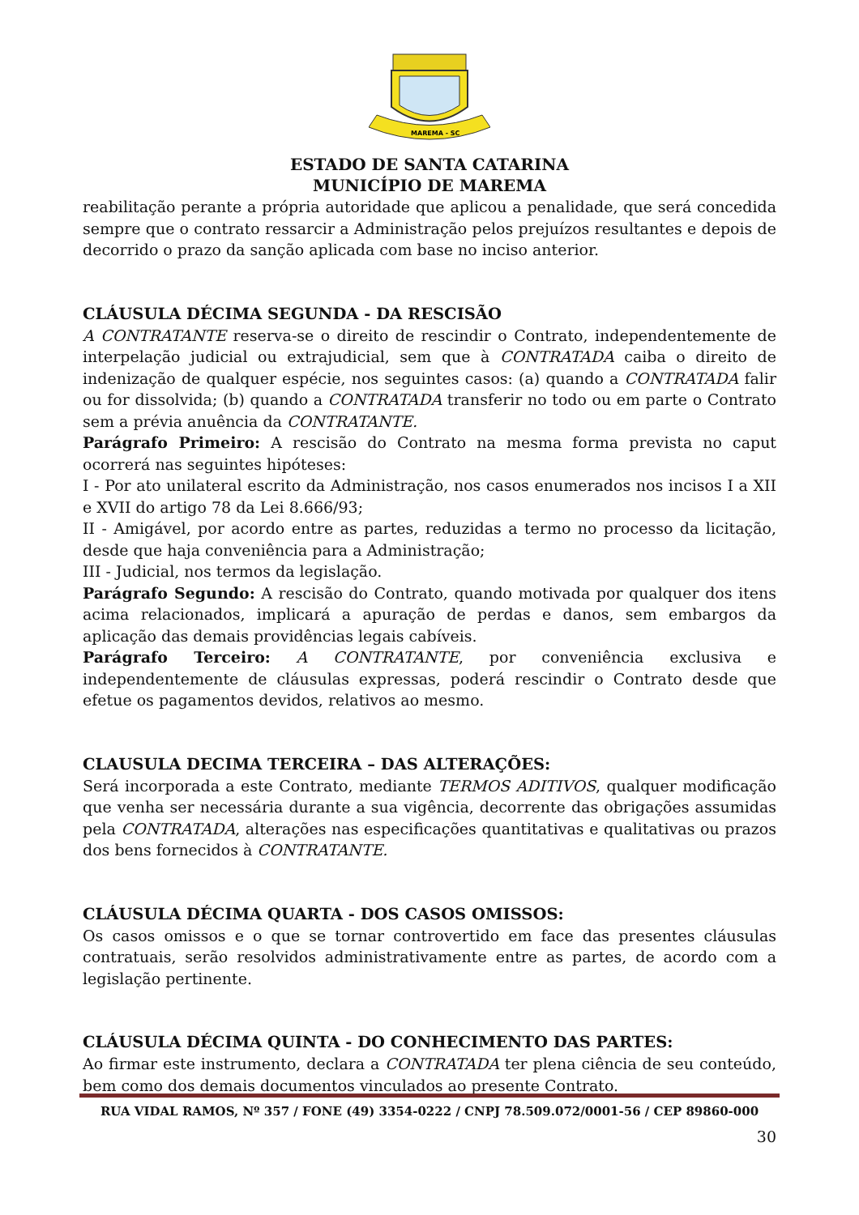MAREMA - SC
ESTADO DE SANTA CATARINA
MUNICÍPIO DE MAREMA
reabilitação perante a própria autoridade que aplicou a penalidade, que será concedida sempre que o contrato ressarcir a Administração pelos prejuízos resultantes e depois de decorrido o prazo da sanção aplicada com base no inciso anterior.
CLÁUSULA DÉCIMA SEGUNDA - DA RESCISÃO
A CONTRATANTE reserva-se o direito de rescindir o Contrato, independentemente de interpelação judicial ou extrajudicial, sem que à CONTRATADA caiba o direito de indenização de qualquer espécie, nos seguintes casos: (a) quando a CONTRATADA falir ou for dissolvida; (b) quando a CONTRATADA transferir no todo ou em parte o Contrato sem a prévia anuência da CONTRATANTE.
Parágrafo Primeiro: A rescisão do Contrato na mesma forma prevista no caput ocorrerá nas seguintes hipóteses:
I - Por ato unilateral escrito da Administração, nos casos enumerados nos incisos I a XII e XVII do artigo 78 da Lei 8.666/93;
II - Amigável, por acordo entre as partes, reduzidas a termo no processo da licitação, desde que haja conveniência para a Administração;
III - Judicial, nos termos da legislação.
Parágrafo Segundo: A rescisão do Contrato, quando motivada por qualquer dos itens acima relacionados, implicará a apuração de perdas e danos, sem embargos da aplicação das demais providências legais cabíveis.
Parágrafo Terceiro: A CONTRATANTE, por conveniência exclusiva e independentemente de cláusulas expressas, poderá rescindir o Contrato desde que efetue os pagamentos devidos, relativos ao mesmo.
CLAUSULA DECIMA TERCEIRA – DAS ALTERAÇÕES:
Será incorporada a este Contrato, mediante TERMOS ADITIVOS, qualquer modificação que venha ser necessária durante a sua vigência, decorrente das obrigações assumidas pela CONTRATADA, alterações nas especificações quantitativas e qualitativas ou prazos dos bens fornecidos à CONTRATANTE.
CLÁUSULA DÉCIMA QUARTA - DOS CASOS OMISSOS:
Os casos omissos e o que se tornar controvertido em face das presentes cláusulas contratuais, serão resolvidos administrativamente entre as partes, de acordo com a legislação pertinente.
CLÁUSULA DÉCIMA QUINTA - DO CONHECIMENTO DAS PARTES:
Ao firmar este instrumento, declara a CONTRATADA ter plena ciência de seu conteúdo, bem como dos demais documentos vinculados ao presente Contrato.
RUA VIDAL RAMOS, Nº 357 / FONE (49) 3354-0222 / CNPJ 78.509.072/0001-56 / CEP 89860-000
30